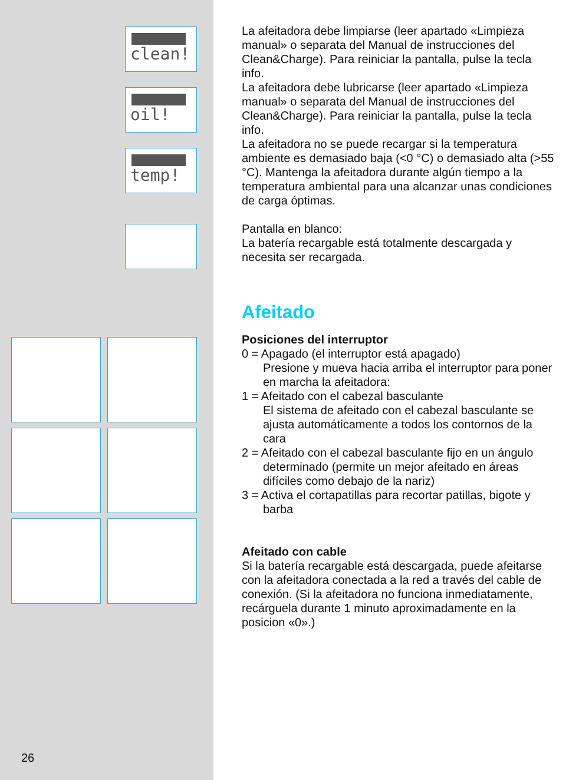clean!
oil!
temp!
26
La afeitadora debe limpiarse (leer apartado «Limpieza manual» o separata del Manual de instrucciones del Clean&Charge). Para reiniciar la pantalla, pulse la tecla info.
La afeitadora debe lubricarse (leer apartado «Limpieza manual» o separata del Manual de instrucciones del Clean&Charge). Para reiniciar la pantalla, pulse la tecla info.
La afeitadora no se puede recargar si la temperatura ambiente es demasiado baja (<0 °C) o demasiado alta (>55 °C). Mantenga la afeitadora durante algún tiempo a la temperatura ambiental para una alcanzar unas condiciones de carga óptimas.
Pantalla en blanco:
La batería recargable está totalmente descargada y necesita ser recargada.
Afeitado
Posiciones del interruptor
0 = Apagado (el interruptor está apagado)
Presione y mueva hacia arriba el interruptor para poner en marcha la afeitadora:
1 = Afeitado con el cabezal basculante
El sistema de afeitado con el cabezal basculante se ajusta automáticamente a todos los contornos de la cara
2 = Afeitado con el cabezal basculante fijo en un ángulo determinado (permite un mejor afeitado en áreas difíciles como debajo de la nariz)
3 = Activa el cortapatillas para recortar patillas, bigote y barba
Afeitado con cable
Si la batería recargable está descargada, puede afeitarse con la afeitadora conectada a la red a través del cable de conexión. (Si la afeitadora no funciona inmediatamente, recárguela durante 1 minuto aproximadamente en la posicion «0».)